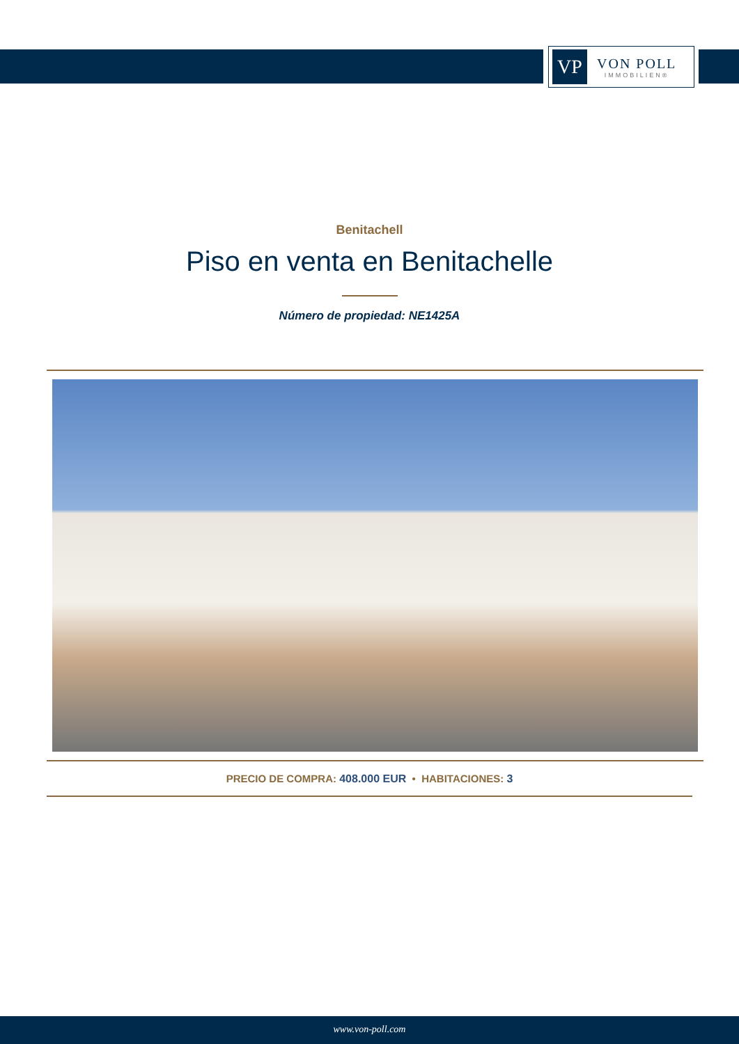VP
VON POLL
IMMOBILIEN®
Benitachell
Piso en venta en Benitachelle
Número de propiedad: NE1425A
PRECIO DE COMPRA: 408.000 EUR • HABITACIONES: 3
www.von-poll.com